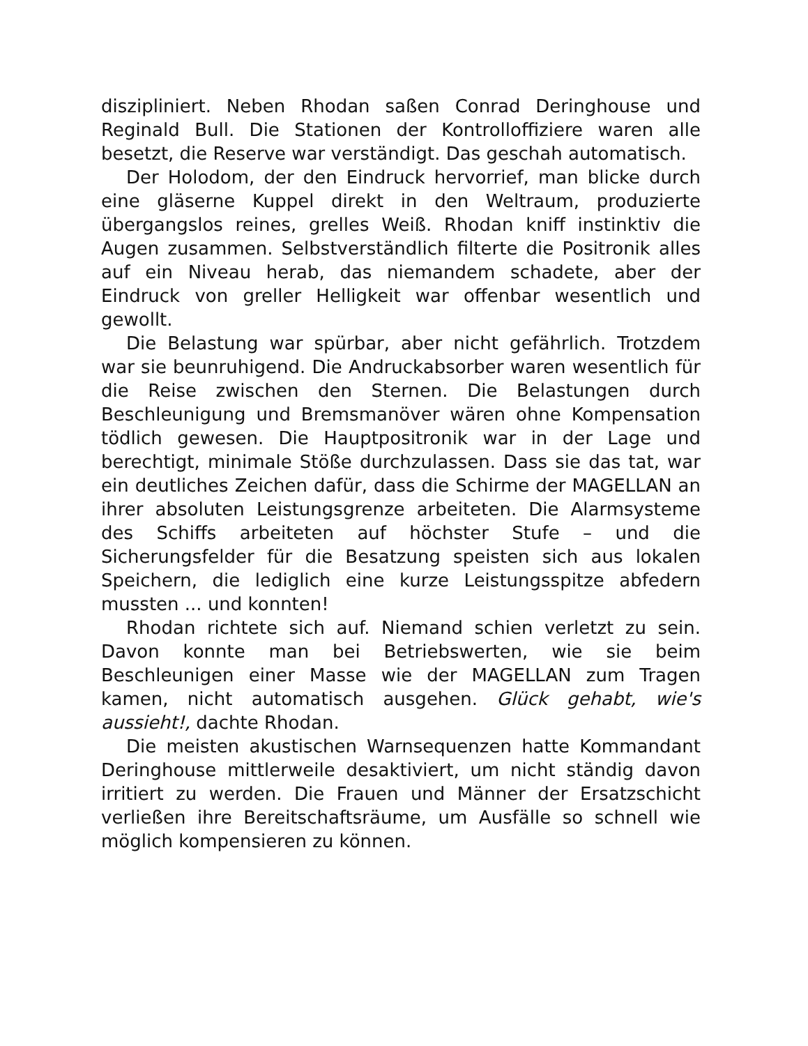diszipliniert. Neben Rhodan saßen Conrad Deringhouse und Reginald Bull. Die Stationen der Kontrolloffiziere waren alle besetzt, die Reserve war verständigt. Das geschah automatisch.
Der Holodom, der den Eindruck hervorrief, man blicke durch eine gläserne Kuppel direkt in den Weltraum, produzierte übergangslos reines, grelles Weiß. Rhodan kniff instinktiv die Augen zusammen. Selbstverständlich filterte die Positronik alles auf ein Niveau herab, das niemandem schadete, aber der Eindruck von greller Helligkeit war offenbar wesentlich und gewollt.
Die Belastung war spürbar, aber nicht gefährlich. Trotzdem war sie beunruhigend. Die Andruckabsorber waren wesentlich für die Reise zwischen den Sternen. Die Belastungen durch Beschleunigung und Bremsmanöver wären ohne Kompensation tödlich gewesen. Die Hauptpositronik war in der Lage und berechtigt, minimale Stöße durchzulassen. Dass sie das tat, war ein deutliches Zeichen dafür, dass die Schirme der MAGELLAN an ihrer absoluten Leistungsgrenze arbeiteten. Die Alarmsysteme des Schiffs arbeiteten auf höchster Stufe – und die Sicherungsfelder für die Besatzung speisten sich aus lokalen Speichern, die lediglich eine kurze Leistungsspitze abfedern mussten ... und konnten!
Rhodan richtete sich auf. Niemand schien verletzt zu sein. Davon konnte man bei Betriebswerten, wie sie beim Beschleunigen einer Masse wie der MAGELLAN zum Tragen kamen, nicht automatisch ausgehen. Glück gehabt, wie's aussieht!, dachte Rhodan.
Die meisten akustischen Warnsequenzen hatte Kommandant Deringhouse mittlerweile desaktiviert, um nicht ständig davon irritiert zu werden. Die Frauen und Männer der Ersatzschicht verließen ihre Bereitschaftsräume, um Ausfälle so schnell wie möglich kompensieren zu können.